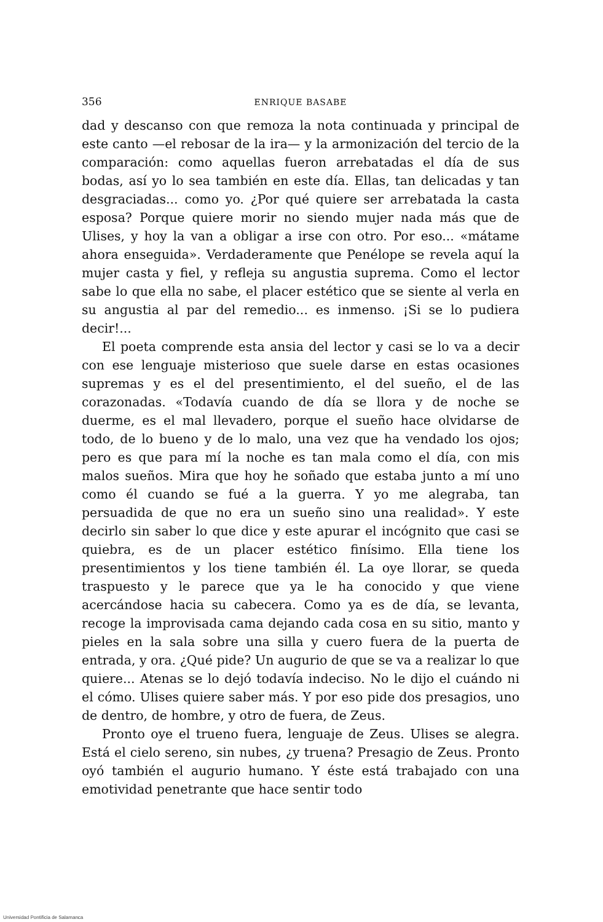356 ENRIQUE BASABE
dad y descanso con que remoza la nota continuada y principal de este canto —el rebosar de la ira— y la armonización del tercio de la comparación: como aquellas fueron arrebatadas el día de sus bodas, así yo lo sea también en este día. Ellas, tan delicadas y tan desgraciadas... como yo. ¿Por qué quiere ser arrebatada la casta esposa? Porque quiere morir no siendo mujer nada más que de Ulises, y hoy la van a obligar a irse con otro. Por eso... «mátame ahora enseguida». Verdaderamente que Penélope se revela aquí la mujer casta y fiel, y refleja su angustia suprema. Como el lector sabe lo que ella no sabe, el placer estético que se siente al verla en su angustia al par del remedio... es inmenso. ¡Si se lo pudiera decir!...
El poeta comprende esta ansia del lector y casi se lo va a decir con ese lenguaje misterioso que suele darse en estas ocasiones supremas y es el del presentimiento, el del sueño, el de las corazonadas. «Todavía cuando de día se llora y de noche se duerme, es el mal llevadero, porque el sueño hace olvidarse de todo, de lo bueno y de lo malo, una vez que ha vendado los ojos; pero es que para mí la noche es tan mala como el día, con mis malos sueños. Mira que hoy he soñado que estaba junto a mí uno como él cuando se fué a la guerra. Y yo me alegraba, tan persuadida de que no era un sueño sino una realidad». Y este decirlo sin saber lo que dice y este apurar el incógnito que casi se quiebra, es de un placer estético finísimo. Ella tiene los presentimientos y los tiene también él. La oye llorar, se queda traspuesto y le parece que ya le ha conocido y que viene acercándose hacia su cabecera. Como ya es de día, se levanta, recoge la improvisada cama dejando cada cosa en su sitio, manto y pieles en la sala sobre una silla y cuero fuera de la puerta de entrada, y ora. ¿Qué pide? Un augurio de que se va a realizar lo que quiere... Atenas se lo dejó todavía indeciso. No le dijo el cuándo ni el cómo. Ulises quiere saber más. Y por eso pide dos presagios, uno de dentro, de hombre, y otro de fuera, de Zeus.
Pronto oye el trueno fuera, lenguaje de Zeus. Ulises se alegra. Está el cielo sereno, sin nubes, ¿y truena? Presagio de Zeus. Pronto oyó también el augurio humano. Y éste está trabajado con una emotividad penetrante que hace sentir todo
Universidad Pontificia de Salamanca